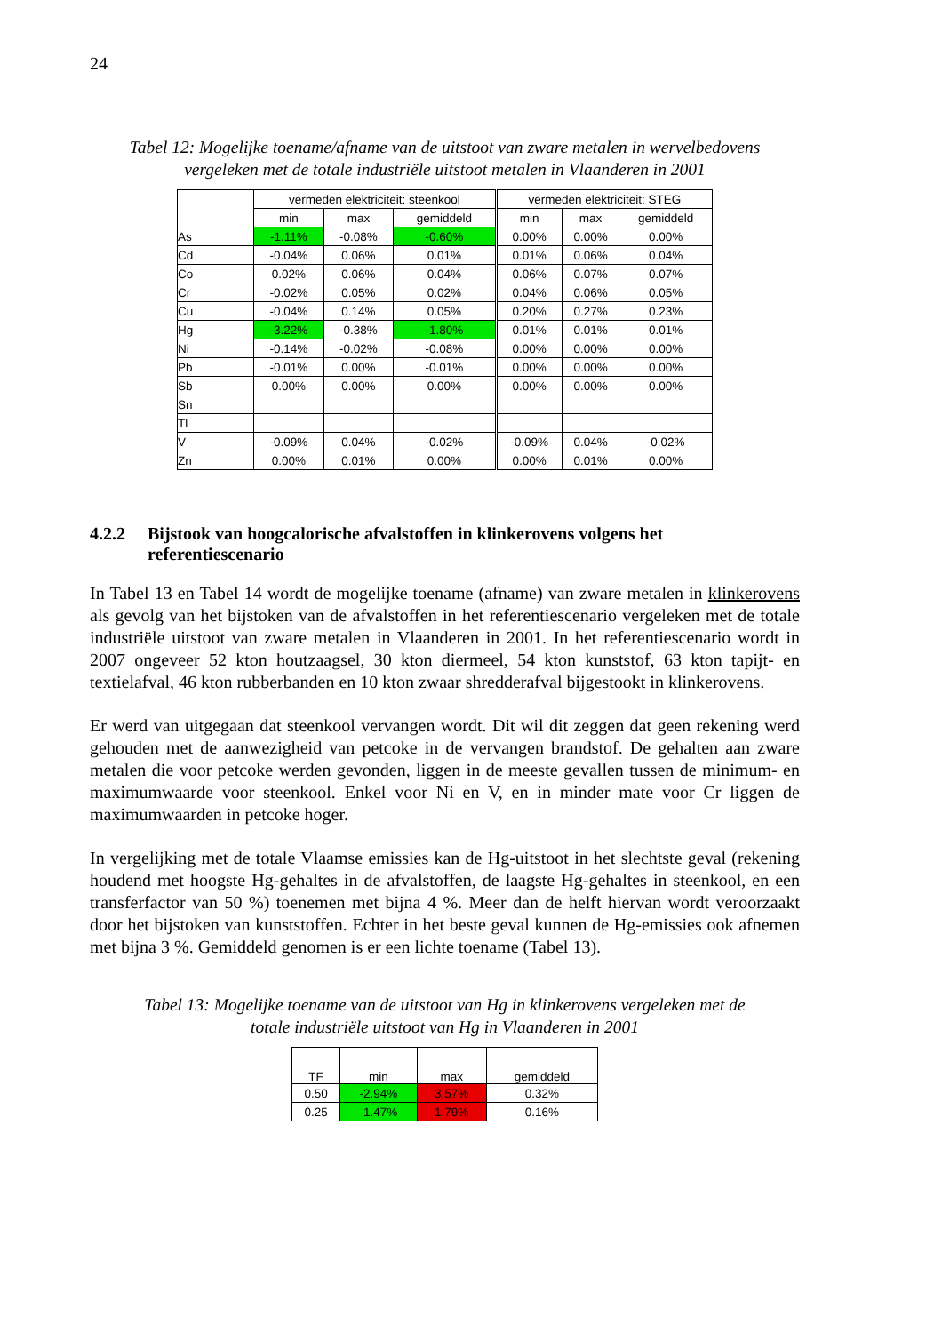24
Tabel 12: Mogelijke toename/afname van de uitstoot van zware metalen in wervelbedovens
vergeleken met de totale industriële uitstoot metalen in Vlaanderen in 2001
| | vermeden elektriciteit: steenkool | | | vermeden elektriciteit: STEG | | |
| --- | --- | --- | --- | --- | --- | --- |
| | min | max | gemiddeld | min | max | gemiddeld |
| As | -1.11% | -0.08% | -0.60% | 0.00% | 0.00% | 0.00% |
| Cd | -0.04% | 0.06% | 0.01% | 0.01% | 0.06% | 0.04% |
| Co | 0.02% | 0.06% | 0.04% | 0.06% | 0.07% | 0.07% |
| Cr | -0.02% | 0.05% | 0.02% | 0.04% | 0.06% | 0.05% |
| Cu | -0.04% | 0.14% | 0.05% | 0.20% | 0.27% | 0.23% |
| Hg | -3.22% | -0.38% | -1.80% | 0.01% | 0.01% | 0.01% |
| Ni | -0.14% | -0.02% | -0.08% | 0.00% | 0.00% | 0.00% |
| Pb | -0.01% | 0.00% | -0.01% | 0.00% | 0.00% | 0.00% |
| Sb | 0.00% | 0.00% | 0.00% | 0.00% | 0.00% | 0.00% |
| Sn | | | | | | |
| Tl | | | | | | |
| V | -0.09% | 0.04% | -0.02% | -0.09% | 0.04% | -0.02% |
| Zn | 0.00% | 0.01% | 0.00% | 0.00% | 0.01% | 0.00% |
4.2.2 Bijstook van hoogcalorische afvalstoffen in klinkerovens volgens het referentiescenario
In Tabel 13 en Tabel 14 wordt de mogelijke toename (afname) van zware metalen in klinkerovens als gevolg van het bijstoken van de afvalstoffen in het referentiescenario vergeleken met de totale industriële uitstoot van zware metalen in Vlaanderen in 2001. In het referentiescenario wordt in 2007 ongeveer 52 kton houtzaagsel, 30 kton diermeel, 54 kton kunststof, 63 kton tapijt- en textielafval, 46 kton rubberbanden en 10 kton zwaar shredderafval bijgestookt in klinkerovens.
Er werd van uitgegaan dat steenkool vervangen wordt. Dit wil dit zeggen dat geen rekening werd gehouden met de aanwezigheid van petcoke in de vervangen brandstof. De gehalten aan zware metalen die voor petcoke werden gevonden, liggen in de meeste gevallen tussen de minimum- en maximumwaarde voor steenkool. Enkel voor Ni en V, en in minder mate voor Cr liggen de maximumwaarden in petcoke hoger.
In vergelijking met de totale Vlaamse emissies kan de Hg-uitstoot in het slechtste geval (rekening houdend met hoogste Hg-gehaltes in de afvalstoffen, de laagste Hg-gehaltes in steenkool, en een transferfactor van 50 %) toenemen met bijna 4 %. Meer dan de helft hiervan wordt veroorzaakt door het bijstoken van kunststoffen. Echter in het beste geval kunnen de Hg-emissies ook afnemen met bijna 3 %. Gemiddeld genomen is er een lichte toename (Tabel 13).
Tabel 13: Mogelijke toename van de uitstoot van Hg in klinkerovens vergeleken met de
totale industriële uitstoot van Hg in Vlaanderen in 2001
| TF | min | max | gemiddeld |
| --- | --- | --- | --- |
| 0.50 | -2.94% | 3.57% | 0.32% |
| 0.25 | -1.47% | 1.79% | 0.16% |